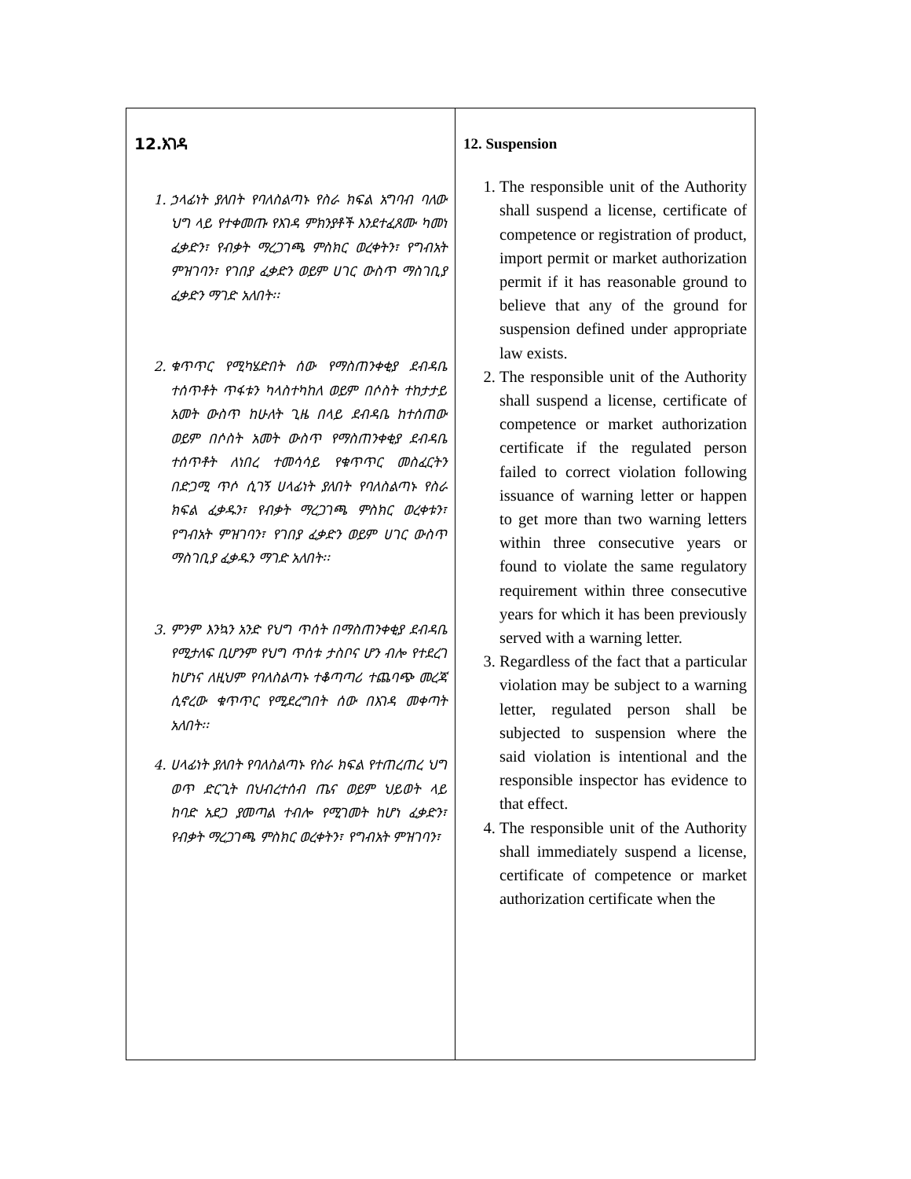| 12.እገዳ 1. ኃላፊነት ያለበት የባለስልጣኑ የስራ ክፍል አግባብ ባለው ህግ ላይ የተቀመጡ የእገዳ ምክንያቶች እንደተፈጸሙ ካመነ ፈቃድን፣ የብቃት ማረጋገጫ ምስክር ወረቀትን፣ የግብአት ምዝገባን፣ የገበያ ፈቃድን ወይም ሀገር ውስጥ ማስገቢያ ፈቃድን ማገድ አለበት፡፡ 2. ቁጥጥር የሚካሄድበት ሰው የማስጠንቀቂያ ደብዳቤ ተሰጥቶት ጥፋቱን ካላስተካከለ ወይም በሶስት ተከታታይ አመት ውስጥ ከሁለት ጊዜ በላይ ደብዳቤ ከተሰጠው ወይም በሶስት አመት ውስጥ የማስጠንቀቂያ ደብዳቤ ተሰጥቶት ለነበረ ተመሳሳይ የቁጥጥር መስፈርትን በድጋሚ ጥሶ ሲገኝ ሀላፊነት ያለበት የባለስልጣኑ የስራ ክፍል ፈቃዱን፣ የብቃት ማረጋገጫ ምስክር ወረቀቱን፣ የግብአት ምዝገባን፣ የገበያ ፈቃድን ወይም ሀገር ውስጥ ማስገቢያ ፈቃዱን ማገድ አለበት፡፡ 3. ምንም እንኳን አንድ የህግ ጥሰት በማስጠንቀቂያ ደብዳቤ የሚታለፍ ቢሆንም የህግ ጥሰቱ ታስቦና ሆን ብሎ የተደረገ ከሆነና ለዚህም የባለስልጣኑ ተቆጣጣሪ ተጨባጭ መረጃ ሲኖረው ቁጥጥር የሚደረግበት ሰው በእገዳ መቀጣት አለበት፡፡ 4. ሀላፊነት ያለበት የባለስልጣኑ የስራ ክፍል የተጠረጠረ ህግ ወጥ ድርጊት በህብረተሰብ ጤና ወይም ህይወት ላይ ከባድ አደጋ ያመጣል ተብሎ የሚገመት ከሆነ ፈቃድን፣ የብቃት ማረጋገጫ ምስክር ወረቀትን፣ የግብአት ምዝገባን፣ | 12. Suspension 1. The responsible unit of the Authority shall suspend a license, certificate of competence or registration of product, import permit or market authorization permit if it has reasonable ground to believe that any of the ground for suspension defined under appropriate law exists. 2. The responsible unit of the Authority shall suspend a license, certificate of competence or market authorization certificate if the regulated person failed to correct violation following issuance of warning letter or happen to get more than two warning letters within three consecutive years or found to violate the same regulatory requirement within three consecutive years for which it has been previously served with a warning letter. 3. Regardless of the fact that a particular violation may be subject to a warning letter, regulated person shall be subjected to suspension where the said violation is intentional and the responsible inspector has evidence to that effect. 4. The responsible unit of the Authority shall immediately suspend a license, certificate of competence or market authorization certificate when the |